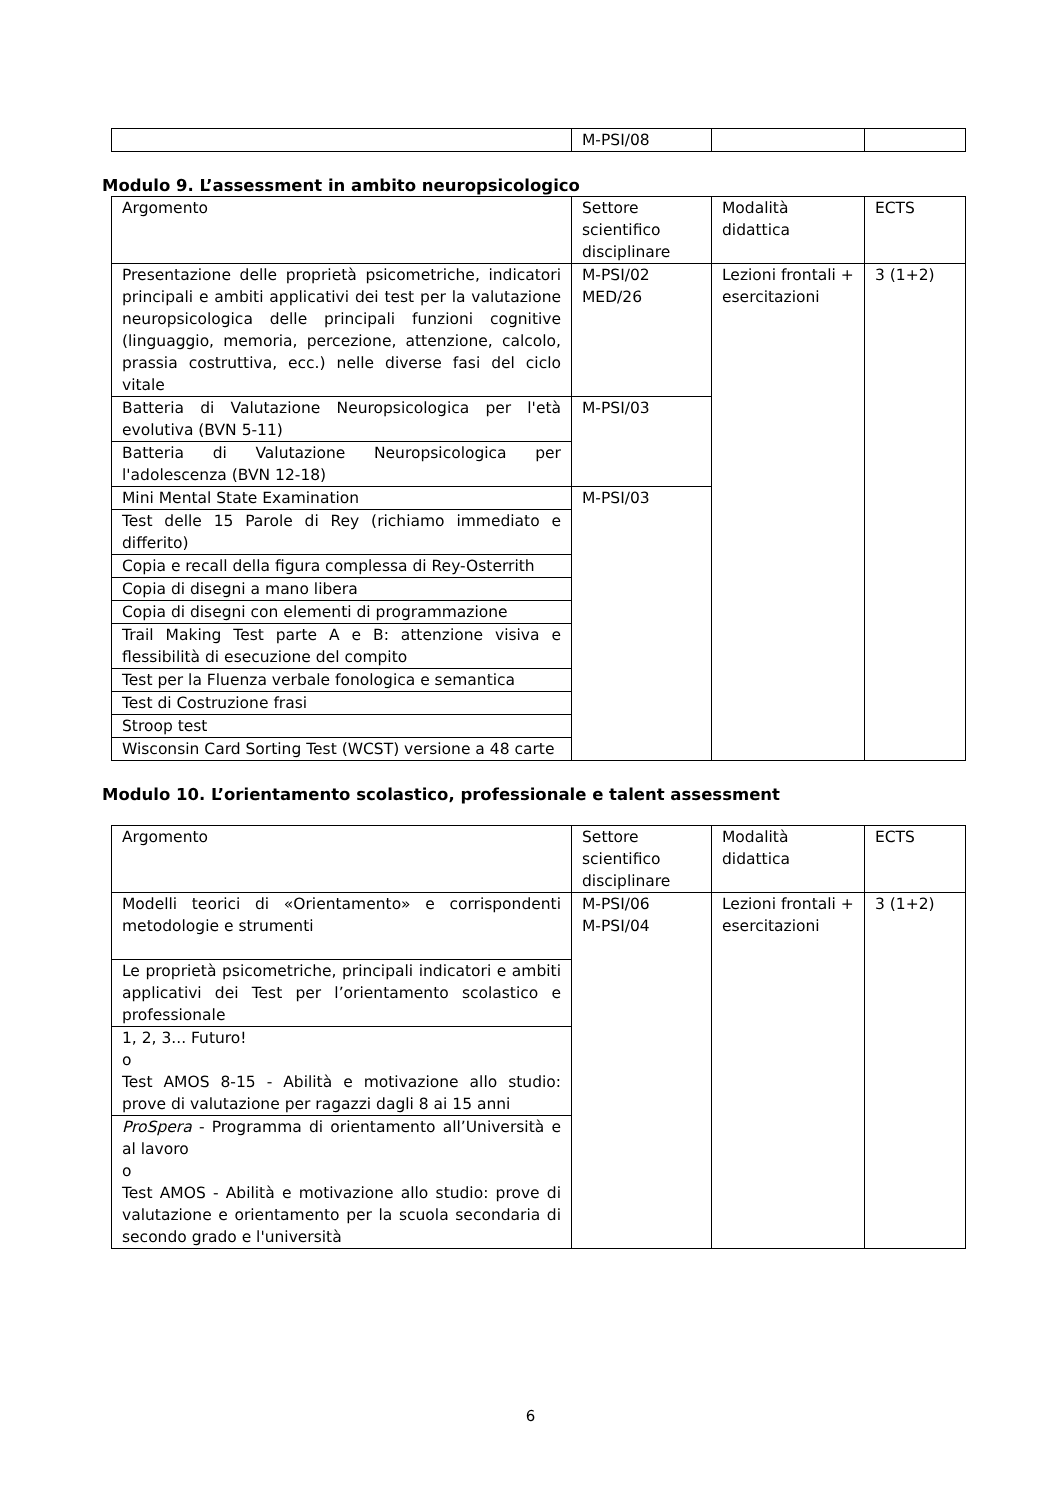| | M-PSI/08 | | |
Modulo 9. L’assessment in ambito neuropsicologico
| Argomento | Settore scientifico disciplinare | Modalità didattica | ECTS |
| --- | --- | --- | --- |
| Presentazione delle proprietà psicometriche, indicatori principali e ambiti applicativi dei test per la valutazione neuropsicologica delle principali funzioni cognitive (linguaggio, memoria, percezione, attenzione, calcolo, prassia costruttiva, ecc.) nelle diverse fasi del ciclo vitale | M-PSI/02 MED/26 | Lezioni frontali + esercitazioni | 3 (1+2) |
| Batteria di Valutazione Neuropsicologica per l'età evolutiva (BVN 5-11) | M-PSI/03 | | |
| Batteria di Valutazione Neuropsicologica per l'adolescenza (BVN 12-18) | | | |
| Mini Mental State Examination | M-PSI/03 | | |
| Test delle 15 Parole di Rey (richiamo immediato e differito) | | | |
| Copia e recall della figura complessa di Rey-Osterrith | | | |
| Copia di disegni a mano libera | | | |
| Copia di disegni con elementi di programmazione | | | |
| Trail Making Test parte A e B: attenzione visiva e flessibilità di esecuzione del compito | | | |
| Test per la Fluenza verbale fonologica e semantica | | | |
| Test di Costruzione frasi | | | |
| Stroop test | | | |
| Wisconsin Card Sorting Test (WCST) versione a 48 carte | | | |
Modulo 10. L’orientamento scolastico, professionale e talent assessment
| Argomento | Settore scientifico disciplinare | Modalità didattica | ECTS |
| --- | --- | --- | --- |
| Modelli teorici di «Orientamento» e corrispondenti metodologie e strumenti | M-PSI/06 M-PSI/04 | Lezioni frontali + esercitazioni | 3 (1+2) |
| Le proprietà psicometriche, principali indicatori e ambiti applicativi dei Test per l’orientamento scolastico e professionale | | | |
| 1, 2, 3... Futuro! o Test AMOS 8-15 - Abilità e motivazione allo studio: prove di valutazione per ragazzi dagli 8 ai 15 anni | | | |
| ProSpera - Programma di orientamento all’Università e al lavoro o Test AMOS - Abilità e motivazione allo studio: prove di valutazione e orientamento per la scuola secondaria di secondo grado e l'università | | | |
6